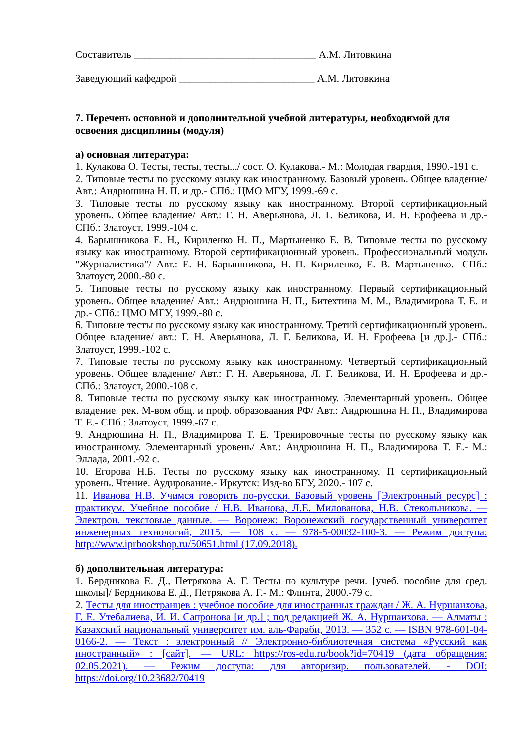Составитель ___________________________________ А.М. Литовкина
Заведующий кафедрой __________________________ А.М. Литовкина
7. Перечень основной и дополнительной учебной литературы, необходимой для освоения дисциплины (модуля)
а) основная литература:
1. Кулакова О. Тесты, тесты, тесты.../ сост. О. Кулакова.- М.: Молодая гвардия, 1990.-191 с.
2. Типовые тесты по русскому языку как иностранному. Базовый уровень. Общее владение/ Авт.: Андрюшина Н. П. и др.- СПб.: ЦМО МГУ, 1999.-69 с.
3. Типовые тесты по русскому языку как иностранному. Второй сертификационный уровень. Общее владение/ Авт.: Г. Н. Аверьянова, Л. Г. Беликова, И. Н. Ерофеева и др.- СПб.: Златоуст, 1999.-104 с.
4. Барышникова Е. Н., Кириленко Н. П., Мартыненко Е. В. Типовые тесты по русскому языку как иностранному. Второй сертификационный уровень. Профессиональный модуль "Журналистика"/ Авт.: Е. Н. Барышникова, Н. П. Кириленко, Е. В. Мартыненко.- СПб.: Златоуст, 2000.-80 с.
5. Типовые тесты по русскому языку как иностранному. Первый сертификационный уровень. Общее владение/ Авт.: Андрюшина Н. П., Битехтина М. М., Владимирова Т. Е. и др.- СПб.: ЦМО МГУ, 1999.-80 с.
6. Типовые тесты по русскому языку как иностранному. Третий сертификационный уровень. Общее владение/ авт.: Г. Н. Аверьянова, Л. Г. Беликова, И. Н. Ерофеева [и др.].- СПб.: Златоуст, 1999.-102 с.
7. Типовые тесты по русскому языку как иностранному. Четвертый сертификационный уровень. Общее владение/ Авт.: Г. Н. Аверьянова, Л. Г. Беликова, И. Н. Ерофеева и др.- СПб.: Златоуст, 2000.-108 с.
8. Типовые тесты по русскому языку как иностранному. Элементарный уровень. Общее владение. рек. М-вом общ. и проф. образоваания РФ/ Авт.: Андрюшина Н. П., Владимирова Т. Е.- СПб.: Златоуст, 1999.-67 с.
9. Андрюшина Н. П., Владимирова Т. Е. Тренировочные тесты по русскому языку как иностранному. Элементарный уровень/ Авт.: Андрюшина Н. П., Владимирова Т. Е.- М.: Эллада, 2001.-92 с.
10. Егорова Н.Б. Тесты по русскому языку как иностранному. П сертификационный уровень. Чтение. Аудирование.- Иркутск: Изд-во БГУ, 2020.- 107 с.
11. Иванова Н.В. Учимся говорить по-русски. Базовый уровень [Электронный ресурс] : практикум. Учебное пособие / Н.В. Иванова, Л.Е. Милованова, Н.В. Стекольникова. — Электрон. текстовые данные. — Воронеж: Воронежский государственный университет инженерных технологий, 2015. — 108 с. — 978-5-00032-100-3. — Режим доступа: http://www.iprbookshop.ru/50651.html (17.09.2018).
б) дополнительная литература:
1. Бердникова Е. Д., Петрякова А. Г. Тесты по культуре речи. [учеб. пособие для сред. школы]/ Бердникова Е. Д., Петрякова А. Г.- М.: Флинта, 2000.-79 с.
2. Тесты для иностранцев : учебное пособие для иностранных граждан / Ж. А. Нуршаихова, Г. Е. Утебалиева, И. И. Сапронова [и др.] ; под редакцией Ж. А. Нуршаихова. — Алматы : Казахский национальный университет им. аль-Фараби, 2013. — 352 с. — ISBN 978-601-04-0166-2. — Текст : электронный // Электронно-библиотечная система «Русский как иностранный» : [сайт]. — URL: https://ros-edu.ru/book?id=70419 (дата обращения: 02.05.2021). — Режим доступа: для авторизир. пользователей. - DOI: https://doi.org/10.23682/70419